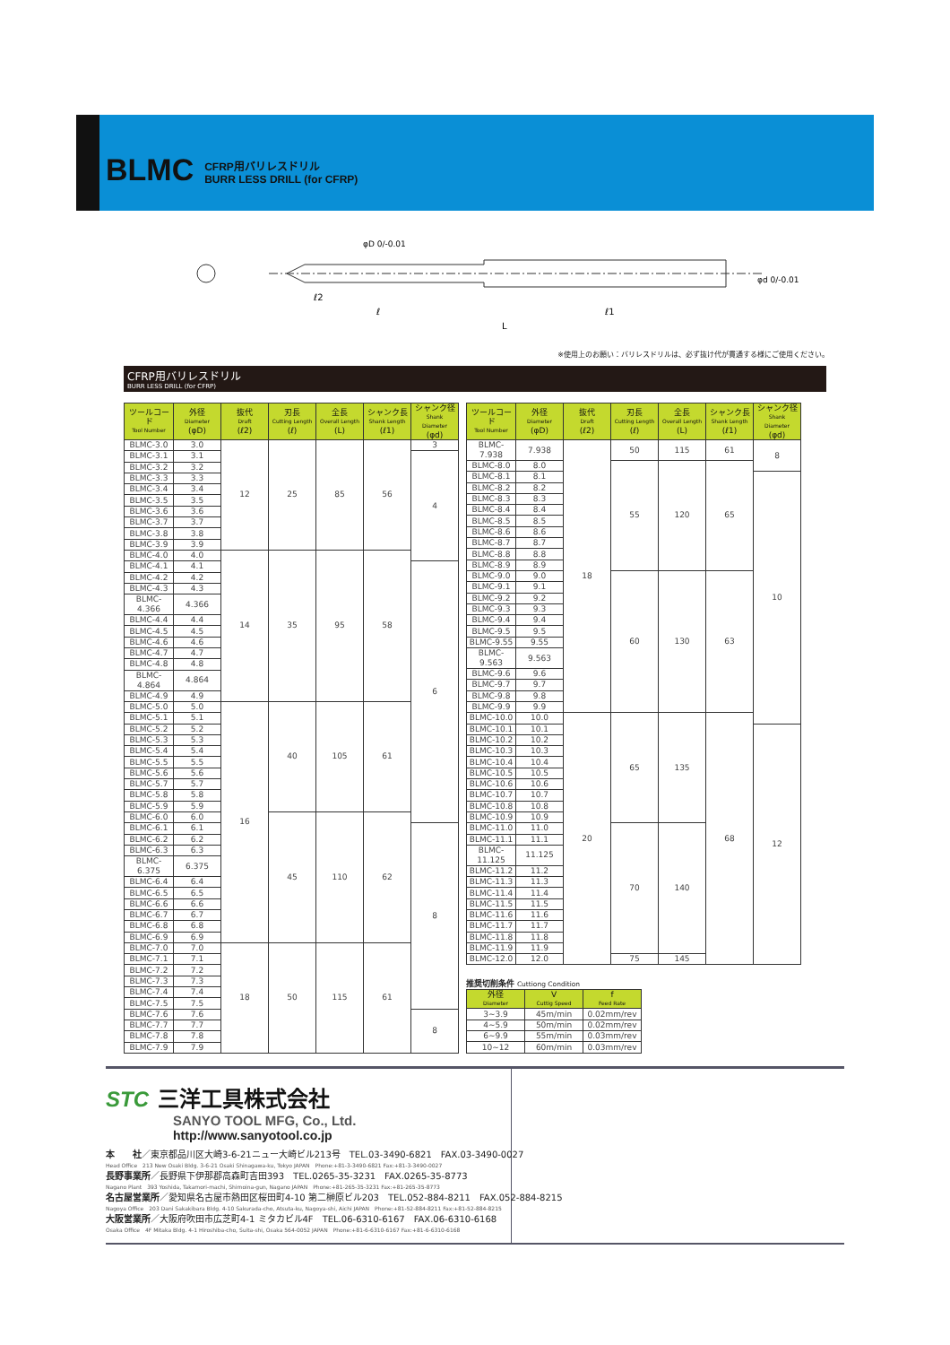BLMC
CFRP用バリレスドリル
BURR LESS DRILL (for CFRP)
ℓ2
ℓ
ℓ1
L
φD 0/-0.01
φd 0/-0.01
※使用上のお願い：バリレスドリルは、必ず抜け代が貫通する様にご使用ください。
CFRP用バリレスドリル
BURR LESS DRILL (for CFRP)
| ツールコード Tool Number | 外径 Diameter (φD) | 抜代 Draft (ℓ2) | 刃長 Cutting Length (ℓ) | 全長 Overall Length (L) | シャンク長 Shank Length (ℓ1) | シャンク径 Shank Diameter (φd) |
| --- | --- | --- | --- | --- | --- | --- |
| BLMC-3.0 | 3.0 | 12 | 25 | 85 | 56 | 3 |
| BLMC-3.1 | 3.1 | | | | | 4 |
| BLMC-3.2 | 3.2 | | | | | |
| BLMC-3.3 | 3.3 | | | | | |
| BLMC-3.4 | 3.4 | | | | | |
| BLMC-3.5 | 3.5 | | | | | |
| BLMC-3.6 | 3.6 | | | | | |
| BLMC-3.7 | 3.7 | | | | | |
| BLMC-3.8 | 3.8 | | | | | |
| BLMC-3.9 | 3.9 | | | | | |
| BLMC-4.0 | 4.0 | 14 | 35 | 95 | 58 | |
| BLMC-4.1 | 4.1 | | | | | 6 |
| BLMC-4.2 | 4.2 | | | | | |
| BLMC-4.3 | 4.3 | | | | | |
| BLMC-4.366 | 4.366 | | | | | |
| BLMC-4.4 | 4.4 | | | | | |
| BLMC-4.5 | 4.5 | | | | | |
| BLMC-4.6 | 4.6 | | | | | |
| BLMC-4.7 | 4.7 | | | | | |
| BLMC-4.8 | 4.8 | | | | | |
| BLMC-4.864 | 4.864 | | | | | |
| BLMC-4.9 | 4.9 | | | | | |
| BLMC-5.0 | 5.0 | 16 | 40 | 105 | 61 | |
| BLMC-5.1 | 5.1 | | | | | |
| BLMC-5.2 | 5.2 | | | | | |
| BLMC-5.3 | 5.3 | | | | | |
| BLMC-5.4 | 5.4 | | | | | |
| BLMC-5.5 | 5.5 | | | | | |
| BLMC-5.6 | 5.6 | | | | | |
| BLMC-5.7 | 5.7 | | | | | |
| BLMC-5.8 | 5.8 | | | | | |
| BLMC-5.9 | 5.9 | | | | | |
| BLMC-6.0 | 6.0 | | 45 | 110 | 62 | |
| BLMC-6.1 | 6.1 | | | | | 8 |
| BLMC-6.2 | 6.2 | | | | | |
| BLMC-6.3 | 6.3 | | | | | |
| BLMC-6.375 | 6.375 | | | | | |
| BLMC-6.4 | 6.4 | | | | | |
| BLMC-6.5 | 6.5 | | | | | |
| BLMC-6.6 | 6.6 | | | | | |
| BLMC-6.7 | 6.7 | | | | | |
| BLMC-6.8 | 6.8 | | | | | |
| BLMC-6.9 | 6.9 | | | | | |
| BLMC-7.0 | 7.0 | 18 | 50 | 115 | 61 | |
| BLMC-7.1 | 7.1 | | | | | |
| BLMC-7.2 | 7.2 | | | | | |
| BLMC-7.3 | 7.3 | | | | | |
| BLMC-7.4 | 7.4 | | | | | |
| BLMC-7.5 | 7.5 | | | | | |
| BLMC-7.6 | 7.6 | | | | | 8 |
| BLMC-7.7 | 7.7 | | | | | |
| BLMC-7.8 | 7.8 | | | | | |
| BLMC-7.9 | 7.9 | | | | | |
| ツールコード Tool Number | 外径 Diameter (φD) | 抜代 Draft (ℓ2) | 刃長 Cutting Length (ℓ) | 全長 Overall Length (L) | シャンク長 Shank Length (ℓ1) | シャンク径 Shank Diameter (φd) |
| --- | --- | --- | --- | --- | --- | --- |
| BLMC-7.938 | 7.938 | 18 | 50 | 115 | 61 | 8 |
| BLMC-8.0 | 8.0 | | 55 | 120 | 65 | |
| BLMC-8.1 | 8.1 | | | | | 10 |
| BLMC-8.2 | 8.2 | | | | | |
| BLMC-8.3 | 8.3 | | | | | |
| BLMC-8.4 | 8.4 | | | | | |
| BLMC-8.5 | 8.5 | | | | | |
| BLMC-8.6 | 8.6 | | | | | |
| BLMC-8.7 | 8.7 | | | | | |
| BLMC-8.8 | 8.8 | | | | | |
| BLMC-8.9 | 8.9 | | | | | |
| BLMC-9.0 | 9.0 | | 60 | 130 | 63 | |
| BLMC-9.1 | 9.1 | | | | | |
| BLMC-9.2 | 9.2 | | | | | |
| BLMC-9.3 | 9.3 | | | | | |
| BLMC-9.4 | 9.4 | | | | | |
| BLMC-9.5 | 9.5 | | | | | |
| BLMC-9.55 | 9.55 | | | | | |
| BLMC-9.563 | 9.563 | | | | | |
| BLMC-9.6 | 9.6 | | | | | |
| BLMC-9.7 | 9.7 | | | | | |
| BLMC-9.8 | 9.8 | | | | | |
| BLMC-9.9 | 9.9 | | | | | |
| BLMC-10.0 | 10.0 | 20 | 65 | 135 | 68 | |
| BLMC-10.1 | 10.1 | | | | | 12 |
| BLMC-10.2 | 10.2 | | | | | |
| BLMC-10.3 | 10.3 | | | | | |
| BLMC-10.4 | 10.4 | | | | | |
| BLMC-10.5 | 10.5 | | | | | |
| BLMC-10.6 | 10.6 | | | | | |
| BLMC-10.7 | 10.7 | | | | | |
| BLMC-10.8 | 10.8 | | | | | |
| BLMC-10.9 | 10.9 | | | | | |
| BLMC-11.0 | 11.0 | | 70 | 140 | | |
| BLMC-11.1 | 11.1 | | | | | |
| BLMC-11.125 | 11.125 | | | | | |
| BLMC-11.2 | 11.2 | | | | | |
| BLMC-11.3 | 11.3 | | | | | |
| BLMC-11.4 | 11.4 | | | | | |
| BLMC-11.5 | 11.5 | | | | | |
| BLMC-11.6 | 11.6 | | | | | |
| BLMC-11.7 | 11.7 | | | | | |
| BLMC-11.8 | 11.8 | | | | | |
| BLMC-11.9 | 11.9 | | | | | |
| BLMC-12.0 | 12.0 | | 75 | 145 | | |
推奨切削条件 Cuttiong Condition
| 外径 Diameter | V Cuttig Speed | f Feed Rate |
| --- | --- | --- |
| 3~3.9 | 45m/min | 0.02mm/rev |
| 4~5.9 | 50m/min | 0.02mm/rev |
| 6~9.9 | 55m/min | 0.03mm/rev |
| 10~12 | 60m/min | 0.03mm/rev |
STC 三洋工具株式会社
SANYO TOOL MFG, Co., Ltd.
http://www.sanyotool.co.jp
本　　社／東京都品川区大崎3-6-21ニュー大崎ビル213号　TEL.03-3490-6821　FAX.03-3490-0027
Head Office　213 New Osaki Bldg. 3-6-21 Osaki Shinagawa-ku, Tokyo JAPAN　Phone:+81-3-3490-6821 Fax:+81-3-3490-0027
長野事業所／長野県下伊那郡高森町吉田393　TEL.0265-35-3231　FAX.0265-35-8773
Nagano Plant　393 Yoshida, Takamori-machi, Shimoina-gun, Nagano JAPAN　Phone:+81-265-35-3231 Fax:+81-265-35-8773
名古屋営業所／愛知県名古屋市熱田区桜田町4-10 第二榊原ビル203　TEL.052-884-8211　FAX.052-884-8215
Nagoya Office　203 Dani Sakakibara Bldg. 4-10 Sakurada-cho, Atsuta-ku, Nagoya-shi, Aichi JAPAN　Phone:+81-52-884-8211 Fax:+81-52-884-8215
大阪営業所／大阪府吹田市広芝町4-1 ミタカビル4F　TEL.06-6310-6167　FAX.06-6310-6168
Osaka Office　4F Mitaka Bldg. 4-1 Hiroshiba-cho, Suita-shi, Osaka 564-0052 JAPAN　Phone:+81-6-6310-6167 Fax:+81-6-6310-6168